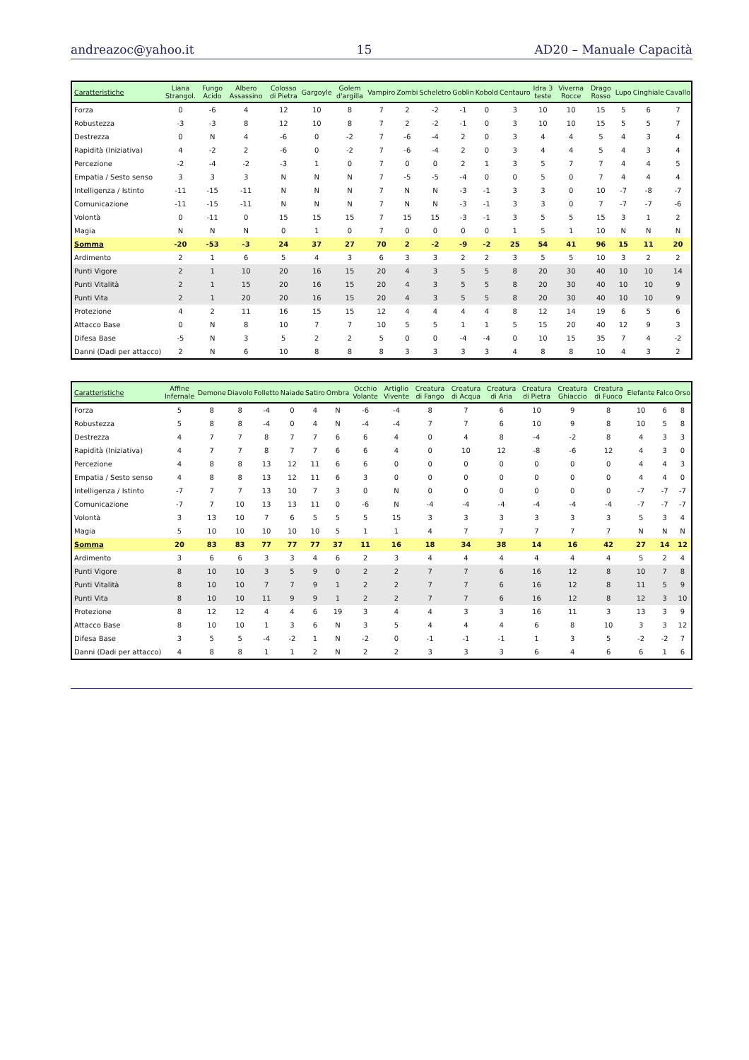andreazoc@yahoo.it 15 AD20 – Manuale Capacità
| Caratteristiche | Liana Strangol. | Fungo Acido | Albero Assassino | Colosso di Pietra | Gargoyle | Golem d'argilla | Vampiro | Zombi | Scheletro | Goblin | Kobold | Centauro | Idra 3 teste | Viverna Rocce | Drago Rosso | Lupo | Cinghiale | Cavallo |
| --- | --- | --- | --- | --- | --- | --- | --- | --- | --- | --- | --- | --- | --- | --- | --- | --- | --- | --- |
| Forza | 0 | -6 | 4 | 12 | 10 | 8 | 7 | 2 | -2 | -1 | 0 | 3 | 10 | 10 | 15 | 5 | 6 | 7 |
| Robustezza | -3 | -3 | 8 | 12 | 10 | 8 | 7 | 2 | -2 | -1 | 0 | 3 | 10 | 10 | 15 | 5 | 5 | 7 |
| Destrezza | 0 | N | 4 | -6 | 0 | -2 | 7 | -6 | -4 | 2 | 0 | 3 | 4 | 4 | 5 | 4 | 3 | 4 |
| Rapidità (Iniziativa) | 4 | -2 | 2 | -6 | 0 | -2 | 7 | -6 | -4 | 2 | 0 | 3 | 4 | 4 | 5 | 4 | 3 | 4 |
| Percezione | -2 | -4 | -2 | -3 | 1 | 0 | 7 | 0 | 0 | 2 | 1 | 3 | 5 | 7 | 7 | 4 | 4 | 5 |
| Empatia / Sesto senso | 3 | 3 | 3 | N | N | N | 7 | -5 | -5 | -4 | 0 | 0 | 5 | 0 | 7 | 4 | 4 | 4 |
| Intelligenza / Istinto | -11 | -15 | -11 | N | N | N | 7 | N | N | -3 | -1 | 3 | 3 | 0 | 10 | -7 | -8 | -7 |
| Comunicazione | -11 | -15 | -11 | N | N | N | 7 | N | N | -3 | -1 | 3 | 3 | 0 | 7 | -7 | -7 | -6 |
| Volontà | 0 | -11 | 0 | 15 | 15 | 15 | 7 | 15 | 15 | -3 | -1 | 3 | 5 | 5 | 15 | 3 | 1 | 2 |
| Magia | N | N | N | 0 | 1 | 0 | 7 | 0 | 0 | 0 | 0 | 1 | 5 | 1 | 10 | N | N | N |
| Somma | -20 | -53 | -3 | 24 | 37 | 27 | 70 | 2 | -2 | -9 | -2 | 25 | 54 | 41 | 96 | 15 | 11 | 20 |
| Ardimento | 2 | 1 | 6 | 5 | 4 | 3 | 6 | 3 | 3 | 2 | 2 | 3 | 5 | 5 | 10 | 3 | 2 | 2 |
| Punti Vigore | 2 | 1 | 10 | 20 | 16 | 15 | 20 | 4 | 3 | 5 | 5 | 8 | 20 | 30 | 40 | 10 | 10 | 14 |
| Punti Vitalità | 2 | 1 | 15 | 20 | 16 | 15 | 20 | 4 | 3 | 5 | 5 | 8 | 20 | 30 | 40 | 10 | 10 | 9 |
| Punti Vita | 2 | 1 | 20 | 20 | 16 | 15 | 20 | 4 | 3 | 5 | 5 | 8 | 20 | 30 | 40 | 10 | 10 | 9 |
| Protezione | 4 | 2 | 11 | 16 | 15 | 15 | 12 | 4 | 4 | 4 | 4 | 8 | 12 | 14 | 19 | 6 | 5 | 6 |
| Attacco Base | 0 | N | 8 | 10 | 7 | 7 | 10 | 5 | 5 | 1 | 1 | 5 | 15 | 20 | 40 | 12 | 9 | 3 |
| Difesa Base | -5 | N | 3 | 5 | 2 | 2 | 5 | 0 | 0 | -4 | -4 | 0 | 10 | 15 | 35 | 7 | 4 | -2 |
| Danni (Dadi per attacco) | 2 | N | 6 | 10 | 8 | 8 | 8 | 3 | 3 | 3 | 3 | 4 | 8 | 8 | 10 | 4 | 3 | 2 |
| Caratteristiche | Affine Infernale | Demone | Diavolo | Folletto | Naiade | Satiro | Ombra | Occhio Volante | Artiglio Vivente | Creatura di Fango | Creatura di Acqua | Creatura di Aria | Creatura di Pietra | Creatura Ghiaccio | Creatura di Fuoco | Elefante | Falco | Orso |
| --- | --- | --- | --- | --- | --- | --- | --- | --- | --- | --- | --- | --- | --- | --- | --- | --- | --- | --- |
| Forza | 5 | 8 | 8 | -4 | 0 | 4 | N | -6 | -4 | 8 | 7 | 6 | 10 | 9 | 8 | 10 | 6 | 8 |
| Robustezza | 5 | 8 | 8 | -4 | 0 | 4 | N | -4 | -4 | 7 | 7 | 6 | 10 | 9 | 8 | 10 | 5 | 8 |
| Destrezza | 4 | 7 | 7 | 8 | 7 | 7 | 6 | 6 | 4 | 0 | 4 | 8 | -4 | -2 | 8 | 4 | 3 | 3 |
| Rapidità (Iniziativa) | 4 | 7 | 7 | 8 | 7 | 7 | 6 | 6 | 4 | 0 | 10 | 12 | -8 | -6 | 12 | 4 | 3 | 0 |
| Percezione | 4 | 8 | 8 | 13 | 12 | 11 | 6 | 6 | 0 | 0 | 0 | 0 | 0 | 0 | 0 | 4 | 4 | 3 |
| Empatia / Sesto senso | 4 | 8 | 8 | 13 | 12 | 11 | 6 | 3 | 0 | 0 | 0 | 0 | 0 | 0 | 0 | 4 | 4 | 0 |
| Intelligenza / Istinto | -7 | 7 | 7 | 13 | 10 | 7 | 3 | 0 | N | 0 | 0 | 0 | 0 | 0 | 0 | -7 | -7 | -7 |
| Comunicazione | -7 | 7 | 10 | 13 | 13 | 11 | 0 | -6 | N | -4 | -4 | -4 | -4 | -4 | -4 | -7 | -7 | -7 |
| Volontà | 3 | 13 | 10 | 7 | 6 | 5 | 5 | 5 | 15 | 3 | 3 | 3 | 3 | 3 | 3 | 5 | 3 | 4 |
| Magia | 5 | 10 | 10 | 10 | 10 | 10 | 5 | 1 | 1 | 4 | 7 | 7 | 7 | 7 | 7 | N | N | N |
| Somma | 20 | 83 | 83 | 77 | 77 | 77 | 37 | 11 | 16 | 18 | 34 | 38 | 14 | 16 | 42 | 27 | 14 | 12 |
| Ardimento | 3 | 6 | 6 | 3 | 3 | 4 | 6 | 2 | 3 | 4 | 4 | 4 | 4 | 4 | 4 | 5 | 2 | 4 |
| Punti Vigore | 8 | 10 | 10 | 3 | 5 | 9 | 0 | 2 | 2 | 7 | 7 | 6 | 16 | 12 | 8 | 10 | 7 | 8 |
| Punti Vitalità | 8 | 10 | 10 | 7 | 7 | 9 | 1 | 2 | 2 | 7 | 7 | 6 | 16 | 12 | 8 | 11 | 5 | 9 |
| Punti Vita | 8 | 10 | 10 | 11 | 9 | 9 | 1 | 2 | 2 | 7 | 7 | 6 | 16 | 12 | 8 | 12 | 3 | 10 |
| Protezione | 8 | 12 | 12 | 4 | 4 | 6 | 19 | 3 | 4 | 4 | 3 | 3 | 16 | 11 | 3 | 13 | 3 | 9 |
| Attacco Base | 8 | 10 | 10 | 1 | 3 | 6 | N | 3 | 5 | 4 | 4 | 4 | 6 | 8 | 10 | 3 | 3 | 12 |
| Difesa Base | 3 | 5 | 5 | -4 | -2 | 1 | N | -2 | 0 | -1 | -1 | -1 | 1 | 3 | 5 | -2 | -2 | 7 |
| Danni (Dadi per attacco) | 4 | 8 | 8 | 1 | 1 | 2 | N | 2 | 2 | 3 | 3 | 3 | 6 | 4 | 6 | 6 | 1 | 6 |